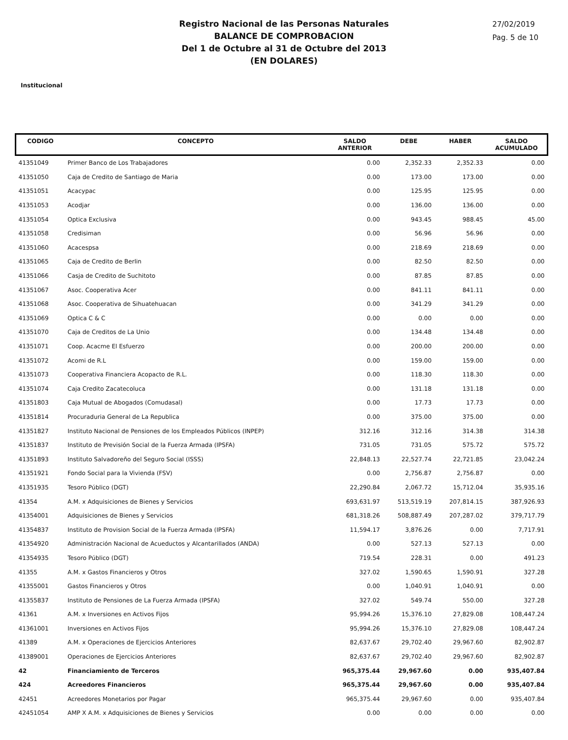Registro Nacional de las Personas Naturales
BALANCE DE COMPROBACION
Del 1 de Octubre al 31 de Octubre del 2013
(EN DOLARES)
27/02/2019
Pag. 5 de 10
Institucional
| CODIGO | CONCEPTO | SALDO ANTERIOR | DEBE | HABER | SALDO ACUMULADO |
| --- | --- | --- | --- | --- | --- |
| 41351049 | Primer Banco de Los Trabajadores | 0.00 | 2,352.33 | 2,352.33 | 0.00 |
| 41351050 | Caja de Credito de Santiago de Maria | 0.00 | 173.00 | 173.00 | 0.00 |
| 41351051 | Acacypac | 0.00 | 125.95 | 125.95 | 0.00 |
| 41351053 | Acodjar | 0.00 | 136.00 | 136.00 | 0.00 |
| 41351054 | Optica Exclusiva | 0.00 | 943.45 | 988.45 | 45.00 |
| 41351058 | Credisiman | 0.00 | 56.96 | 56.96 | 0.00 |
| 41351060 | Acacespsa | 0.00 | 218.69 | 218.69 | 0.00 |
| 41351065 | Caja de Credito de Berlin | 0.00 | 82.50 | 82.50 | 0.00 |
| 41351066 | Casja de Credito de Suchitoto | 0.00 | 87.85 | 87.85 | 0.00 |
| 41351067 | Asoc. Cooperativa Acer | 0.00 | 841.11 | 841.11 | 0.00 |
| 41351068 | Asoc. Cooperativa de Sihuatehuacan | 0.00 | 341.29 | 341.29 | 0.00 |
| 41351069 | Optica C & C | 0.00 | 0.00 | 0.00 | 0.00 |
| 41351070 | Caja de Creditos de La Unio | 0.00 | 134.48 | 134.48 | 0.00 |
| 41351071 | Coop. Acacme El Esfuerzo | 0.00 | 200.00 | 200.00 | 0.00 |
| 41351072 | Acomi de R.L | 0.00 | 159.00 | 159.00 | 0.00 |
| 41351073 | Cooperativa Financiera Acopacto de R.L. | 0.00 | 118.30 | 118.30 | 0.00 |
| 41351074 | Caja Credito Zacatecoluca | 0.00 | 131.18 | 131.18 | 0.00 |
| 41351803 | Caja Mutual de Abogados (Comudasal) | 0.00 | 17.73 | 17.73 | 0.00 |
| 41351814 | Procuraduria General de La Republica | 0.00 | 375.00 | 375.00 | 0.00 |
| 41351827 | Instituto Nacional de Pensiones de los Empleados Públicos (INPEP) | 312.16 | 312.16 | 314.38 | 314.38 |
| 41351837 | Instituto de Previsión Social de la Fuerza Armada (IPSFA) | 731.05 | 731.05 | 575.72 | 575.72 |
| 41351893 | Instituto Salvadoreño del Seguro Social (ISSS) | 22,848.13 | 22,527.74 | 22,721.85 | 23,042.24 |
| 41351921 | Fondo Social para la Vivienda (FSV) | 0.00 | 2,756.87 | 2,756.87 | 0.00 |
| 41351935 | Tesoro Público (DGT) | 22,290.84 | 2,067.72 | 15,712.04 | 35,935.16 |
| 41354 | A.M. x Adquisiciones de Bienes y Servicios | 693,631.97 | 513,519.19 | 207,814.15 | 387,926.93 |
| 41354001 | Adquisiciones de Bienes y Servicios | 681,318.26 | 508,887.49 | 207,287.02 | 379,717.79 |
| 41354837 | Instituto de Provision Social de la Fuerza Armada (IPSFA) | 11,594.17 | 3,876.26 | 0.00 | 7,717.91 |
| 41354920 | Administración Nacional de Acueductos y Alcantarillados (ANDA) | 0.00 | 527.13 | 527.13 | 0.00 |
| 41354935 | Tesoro Público (DGT) | 719.54 | 228.31 | 0.00 | 491.23 |
| 41355 | A.M. x Gastos Financieros y Otros | 327.02 | 1,590.65 | 1,590.91 | 327.28 |
| 41355001 | Gastos Financieros y Otros | 0.00 | 1,040.91 | 1,040.91 | 0.00 |
| 41355837 | Instituto de Pensiones de La Fuerza Armada (IPSFA) | 327.02 | 549.74 | 550.00 | 327.28 |
| 41361 | A.M. x Inversiones en Activos Fijos | 95,994.26 | 15,376.10 | 27,829.08 | 108,447.24 |
| 41361001 | Inversiones en Activos Fijos | 95,994.26 | 15,376.10 | 27,829.08 | 108,447.24 |
| 41389 | A.M. x Operaciones de Ejercicios Anteriores | 82,637.67 | 29,702.40 | 29,967.60 | 82,902.87 |
| 41389001 | Operaciones de Ejercicios Anteriores | 82,637.67 | 29,702.40 | 29,967.60 | 82,902.87 |
| 42 | Financiamiento de Terceros | 965,375.44 | 29,967.60 | 0.00 | 935,407.84 |
| 424 | Acreedores Financieros | 965,375.44 | 29,967.60 | 0.00 | 935,407.84 |
| 42451 | Acreedores Monetarios por Pagar | 965,375.44 | 29,967.60 | 0.00 | 935,407.84 |
| 42451054 | AMP X A.M. x Adquisiciones de Bienes y Servicios | 0.00 | 0.00 | 0.00 | 0.00 |